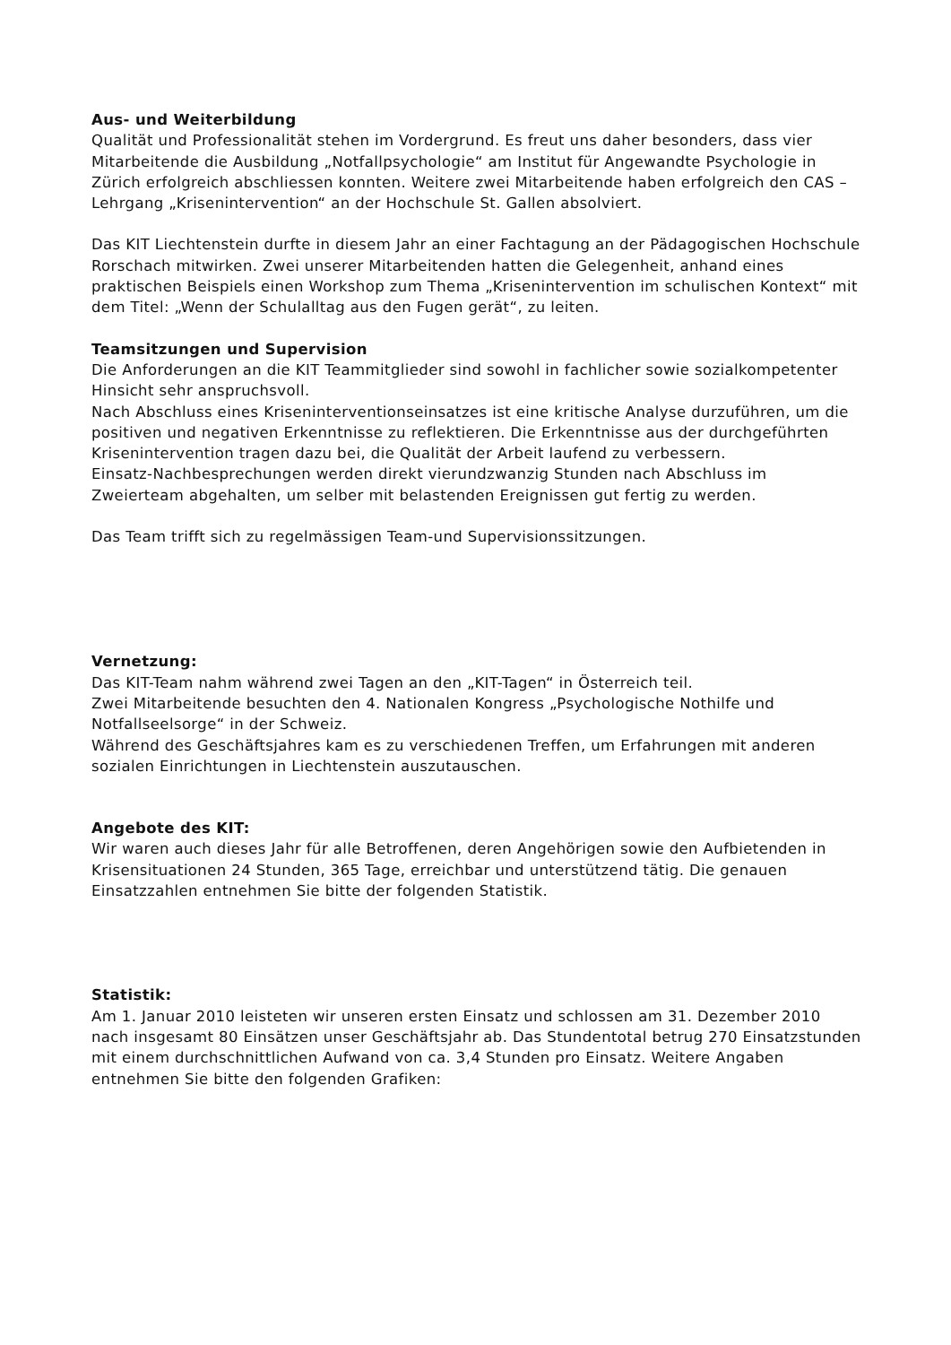Aus- und Weiterbildung
Qualität und Professionalität stehen im Vordergrund. Es freut uns daher besonders, dass vier Mitarbeitende die Ausbildung „Notfallpsychologie“ am Institut für Angewandte Psychologie in Zürich erfolgreich abschliessen konnten. Weitere zwei Mitarbeitende haben erfolgreich den CAS – Lehrgang „Krisenintervention“ an der Hochschule St. Gallen absolviert.
Das KIT Liechtenstein durfte in diesem Jahr an einer Fachtagung an der Pädagogischen Hochschule Rorschach mitwirken. Zwei unserer Mitarbeitenden hatten die Gelegenheit, anhand eines praktischen Beispiels einen Workshop zum Thema „Krisenintervention im schulischen Kontext“ mit dem Titel: „Wenn der Schulalltag aus den Fugen gerät“, zu leiten.
Teamsitzungen und Supervision
Die Anforderungen an die KIT Teammitglieder sind sowohl in fachlicher sowie sozialkompetenter Hinsicht sehr anspruchsvoll.
Nach Abschluss eines Kriseninterventionseinsatzes ist eine kritische Analyse durzuführen, um die positiven und negativen Erkenntnisse zu reflektieren. Die Erkenntnisse aus der durchgeführten Krisenintervention tragen dazu bei, die Qualität der Arbeit laufend zu verbessern.
Einsatz-Nachbesprechungen werden direkt vierundzwanzig Stunden nach Abschluss im Zweierteam abgehalten, um selber mit belastenden Ereignissen gut fertig zu werden.
Das Team trifft sich zu regelmässigen Team-und Supervisionssitzungen.
Vernetzung:
Das KIT-Team nahm während zwei Tagen an den „KIT-Tagen“ in Österreich teil.
Zwei Mitarbeitende besuchten den 4. Nationalen Kongress „Psychologische Nothilfe und Notfallseelsorge“ in der Schweiz.
Während des Geschäftsjahres kam es zu verschiedenen Treffen, um Erfahrungen mit anderen sozialen Einrichtungen in Liechtenstein auszutauschen.
Angebote des KIT:
Wir waren auch dieses Jahr für alle Betroffenen, deren Angehörigen sowie den Aufbietenden in Krisensituationen 24 Stunden, 365 Tage, erreichbar und unterstützend tätig. Die genauen Einsatzzahlen entnehmen Sie bitte der folgenden Statistik.
Statistik:
Am 1. Januar 2010 leisteten wir unseren ersten Einsatz und schlossen am 31. Dezember 2010 nach insgesamt 80 Einsätzen unser Geschäftsjahr ab. Das Stundentotal betrug 270 Einsatzstunden mit einem durchschnittlichen Aufwand von ca. 3,4 Stunden pro Einsatz. Weitere Angaben entnehmen Sie bitte den folgenden Grafiken: